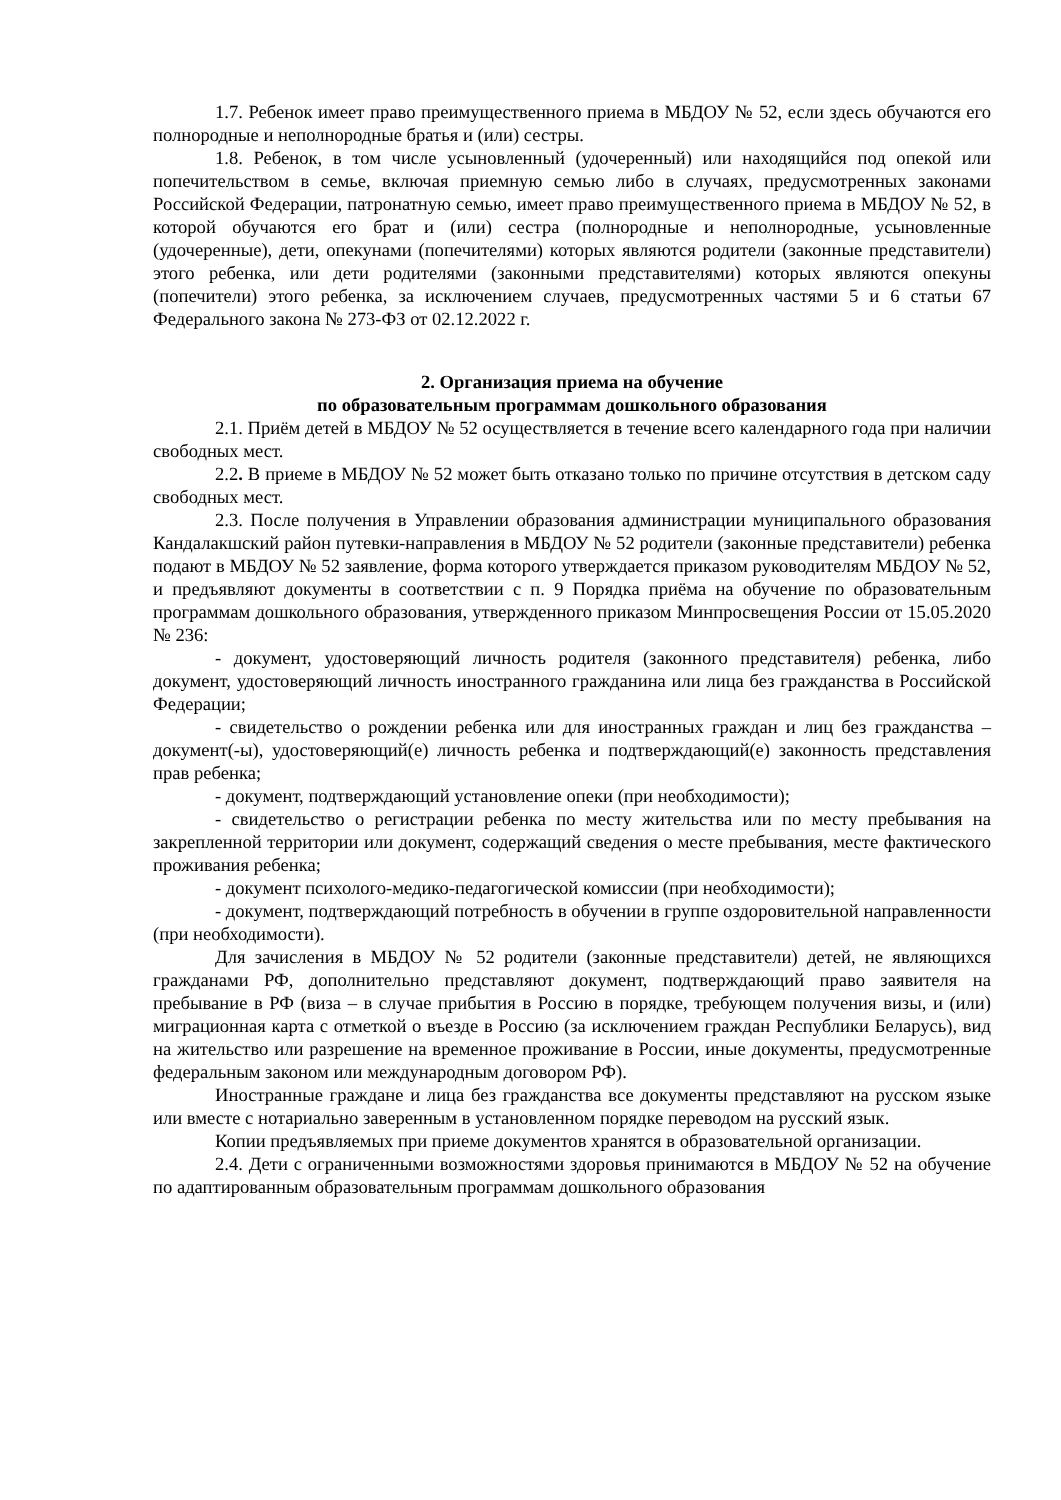1.7. Ребенок имеет право преимущественного приема в МБДОУ № 52, если здесь обучаются его полнородные и неполнородные братья и (или) сестры.
1.8. Ребенок, в том числе усыновленный (удочеренный) или находящийся под опекой или попечительством в семье, включая приемную семью либо в случаях, предусмотренных законами Российской Федерации, патронатную семью, имеет право преимущественного приема в МБДОУ № 52, в которой обучаются его брат и (или) сестра (полнородные и неполнородные, усыновленные (удочеренные), дети, опекунами (попечителями) которых являются родители (законные представители) этого ребенка, или дети родителями (законными представителями) которых являются опекуны (попечители) этого ребенка, за исключением случаев, предусмотренных частями 5 и 6 статьи 67 Федерального закона № 273-ФЗ от 02.12.2022 г.
2. Организация приема на обучение
по образовательным программам дошкольного образования
2.1. Приём детей в МБДОУ № 52 осуществляется в течение всего календарного года при наличии свободных мест.
2.2. В приеме в МБДОУ № 52 может быть отказано только по причине отсутствия в детском саду свободных мест.
2.3. После получения в Управлении образования администрации муниципального образования Кандалакшский район путевки-направления в МБДОУ № 52 родители (законные представители) ребенка подают в МБДОУ № 52 заявление, форма которого утверждается приказом руководителям МБДОУ № 52, и предъявляют документы в соответствии с п. 9 Порядка приёма на обучение по образовательным программам дошкольного образования, утвержденного приказом Минпросвещения России от 15.05.2020 № 236:
- документ, удостоверяющий личность родителя (законного представителя) ребенка, либо документ, удостоверяющий личность иностранного гражданина или лица без гражданства в Российской Федерации;
- свидетельство о рождении ребенка или для иностранных граждан и лиц без гражданства – документ(-ы), удостоверяющий(е) личность ребенка и подтверждающий(е) законность представления прав ребенка;
- документ, подтверждающий установление опеки (при необходимости);
- свидетельство о регистрации ребенка по месту жительства или по месту пребывания на закрепленной территории или документ, содержащий сведения о месте пребывания, месте фактического проживания ребенка;
- документ психолого-медико-педагогической комиссии (при необходимости);
- документ, подтверждающий потребность в обучении в группе оздоровительной направленности (при необходимости).
Для зачисления в МБДОУ № 52 родители (законные представители) детей, не являющихся гражданами РФ, дополнительно представляют документ, подтверждающий право заявителя на пребывание в РФ (виза – в случае прибытия в Россию в порядке, требующем получения визы, и (или) миграционная карта с отметкой о въезде в Россию (за исключением граждан Республики Беларусь), вид на жительство или разрешение на временное проживание в России, иные документы, предусмотренные федеральным законом или международным договором РФ).
Иностранные граждане и лица без гражданства все документы представляют на русском языке или вместе с нотариально заверенным в установленном порядке переводом на русский язык.
Копии предъявляемых при приеме документов хранятся в образовательной организации.
2.4. Дети с ограниченными возможностями здоровья принимаются в МБДОУ № 52 на обучение по адаптированным образовательным программам дошкольного образования